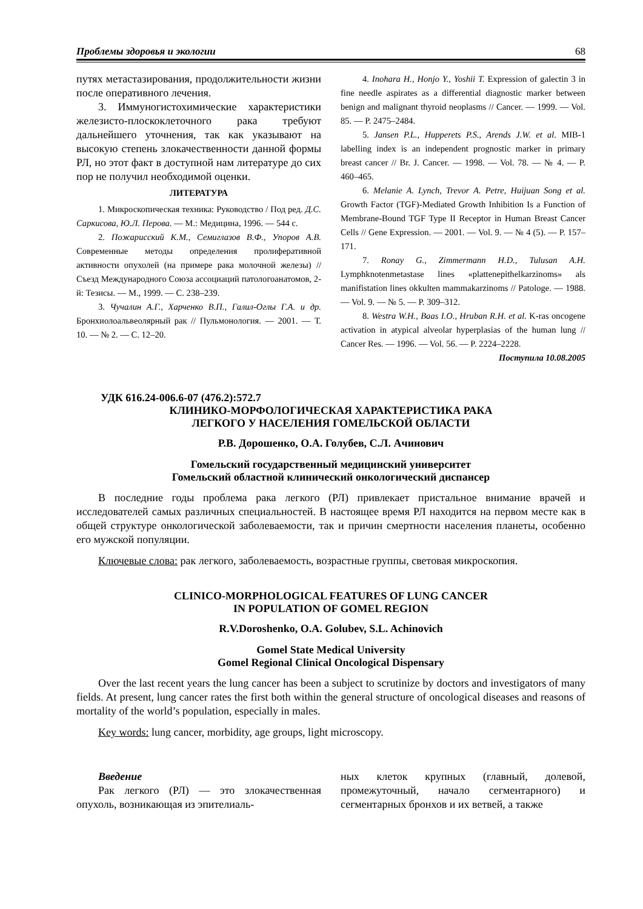Проблемы здоровья и экологии 68
путях метастазирования, продолжительности жизни после оперативного лечения.
3. Иммуногистохимические характеристики железисто-плоскоклеточного рака требуют дальнейшего уточнения, так как указывают на высокую степень злокачественности данной формы РЛ, но этот факт в доступной нам литературе до сих пор не получил необходимой оценки.
ЛИТЕРАТУРА
1. Микроскопическая техника: Руководство / Под ред. Д.С. Саркисова, Ю.Л. Перова. — М.: Медицина, 1996. — 544 с.
2. Пожарисский К.М., Семиглазов В.Ф., Упоров А.В. Современные методы определения пролиферативной активности опухолей (на примере рака молочной железы) // Съезд Международного Союза ассоциаций патологоанатомов, 2-й: Тезисы. — М., 1999. — С. 238–239.
3. Чучалин А.Г., Харченко В.П., Галил-Оглы Г.А. и др. Бронхиолоальвеолярный рак // Пульмонология. — 2001. — Т. 10. — № 2. — С. 12–20.
4. Inohara H., Honjo Y., Yoshii T. Expression of galectin 3 in fine needle aspirates as a differential diagnostic marker between benign and malignant thyroid neoplasms // Cancer. — 1999. — Vol. 85. — P. 2475–2484.
5. Jansen P.L., Hupperets P.S., Arends J.W. et al. MIB-1 labelling index is an independent prognostic marker in primary breast cancer // Br. J. Cancer. — 1998. — Vol. 78. — № 4. — P. 460–465.
6. Melanie A. Lynch, Trevor A. Petre, Huijuan Song et al. Growth Factor (TGF)-Mediated Growth Inhibition Is a Function of Membrane-Bound TGF Type II Receptor in Human Breast Cancer Cells // Gene Expression. — 2001. — Vol. 9. — № 4 (5). — P. 157–171.
7. Ronay G., Zimmermann H.D., Tulusan A.H. Lymphknotenmetastase lines «plattenepithelkarzinoms» als manifistation lines okkulten mammakarzinoms // Patologe. — 1988. — Vol. 9. — № 5. — P. 309–312.
8. Westra W.H., Baas I.O., Hruban R.H. et al. K-ras oncogene activation in atypical alveolar hyperplasias of the human lung // Cancer Res. — 1996. — Vol. 56. — P. 2224–2228.
Поступила 10.08.2005
УДК 616.24-006.6-07 (476.2):572.7
КЛИНИКО-МОРФОЛОГИЧЕСКАЯ ХАРАКТЕРИСТИКА РАКА
ЛЕГКОГО У НАСЕЛЕНИЯ ГОМЕЛЬСКОЙ ОБЛАСТИ
Р.В. Дорошенко, О.А. Голубев, С.Л. Ачинович
Гомельский государственный медицинский университет
Гомельский областной клинический онкологический диспансер
В последние годы проблема рака легкого (РЛ) привлекает пристальное внимание врачей и исследователей самых различных специальностей. В настоящее время РЛ находится на первом месте как в общей структуре онкологической заболеваемости, так и причин смертности населения планеты, особенно его мужской популяции.
Ключевые слова: рак легкого, заболеваемость, возрастные группы, световая микроскопия.
CLINICO-MORPHOLOGICAL FEATURES OF LUNG CANCER
IN POPULATION OF GOMEL REGION
R.V.Doroshenko, O.A. Golubev, S.L. Achinovich
Gomel State Medical University
Gomel Regional Clinical Oncological Dispensary
Over the last recent years the lung cancer has been a subject to scrutinize by doctors and investigators of many fields. At present, lung cancer rates the first both within the general structure of oncological diseases and reasons of mortality of the world’s population, especially in males.
Key words: lung cancer, morbidity, age groups, light microscopy.
Введение
Рак легкого (РЛ) — это злокачественная опухоль, возникающая из эпителиаль-
ных клеток крупных (главный, долевой, промежуточный, начало сегментарного) и сегментарных бронхов и их ветвей, а также